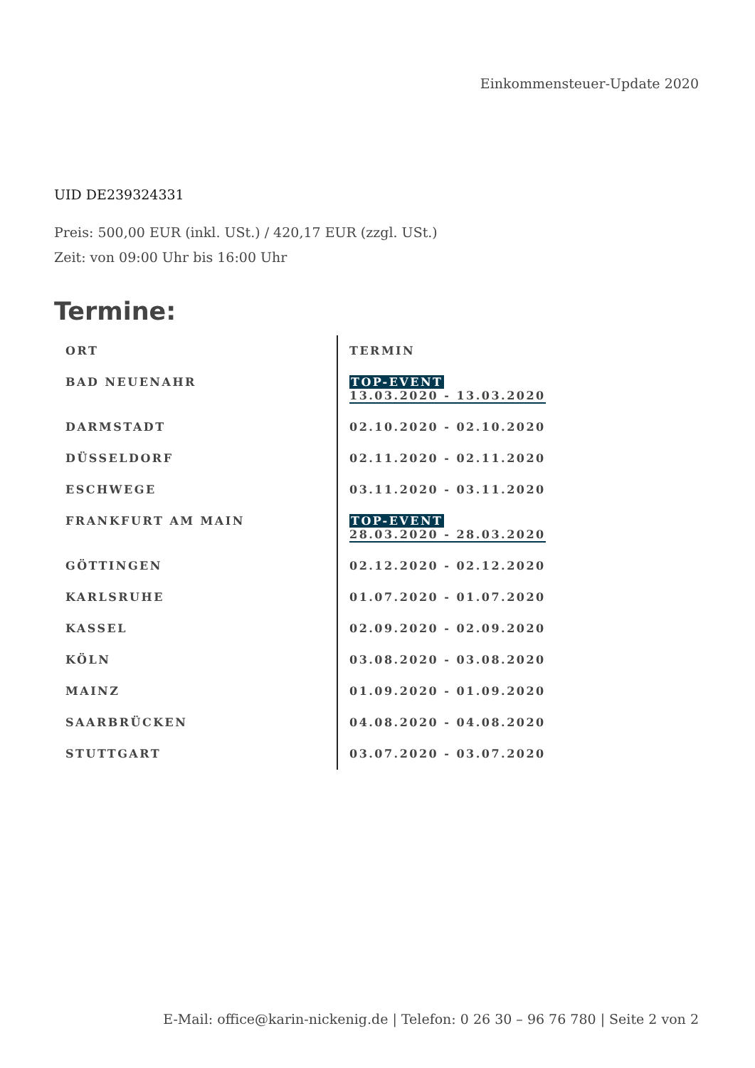Einkommensteuer-Update 2020
UID DE239324331
Preis: 500,00 EUR (inkl. USt.) / 420,17 EUR (zzgl. USt.)
Zeit: von 09:00 Uhr bis 16:00 Uhr
Termine:
| ORT | TERMIN |
| --- | --- |
| BAD NEUENAHR | TOP-EVENT 13.03.2020 - 13.03.2020 |
| DARMSTADT | 02.10.2020 - 02.10.2020 |
| DÜSSELDORF | 02.11.2020 - 02.11.2020 |
| ESCHWEGE | 03.11.2020 - 03.11.2020 |
| FRANKFURT AM MAIN | TOP-EVENT 28.03.2020 - 28.03.2020 |
| GÖTTINGEN | 02.12.2020 - 02.12.2020 |
| KARLSRUHE | 01.07.2020 - 01.07.2020 |
| KASSEL | 02.09.2020 - 02.09.2020 |
| KÖLN | 03.08.2020 - 03.08.2020 |
| MAINZ | 01.09.2020 - 01.09.2020 |
| SAARBRÜCKEN | 04.08.2020 - 04.08.2020 |
| STUTTGART | 03.07.2020 - 03.07.2020 |
E-Mail: office@karin-nickenig.de | Telefon: 0 26 30 – 96 76 780 | Seite 2 von 2